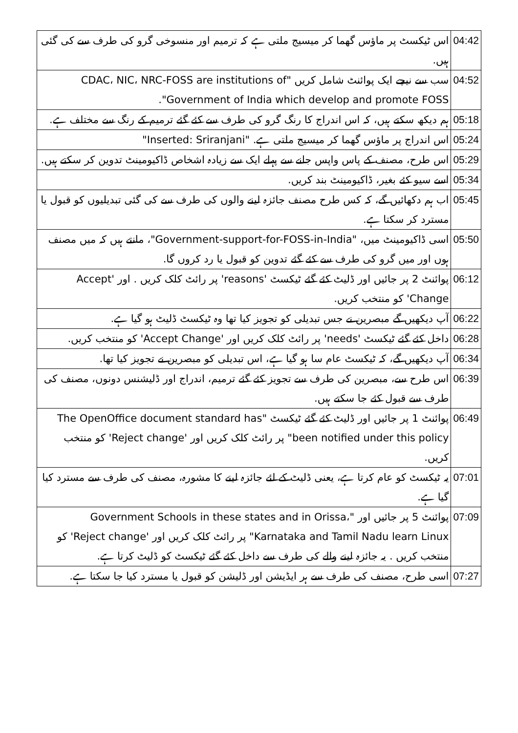| 04:42 | اس ٹیکسٹ پر ماؤس گھما کر میسیج ملتی ہے کہ ترمیم اور منسوخی گرو کی طرف سے کی گئی ہیں. |
| 04:52 | سب سے نیچے ایک پوائنٹ شامل کریں "CDAC، NIC، NRC-FOSS are institutions of Government of India which develop and promote FOSS". |
| 05:18 | ہم دیکھ سکتے ہیں، کہ اس اندراج کا رنگ گرو کی طرف سے کئے گئے ترمیم کے رنگ سے مختلف ہے. |
| 05:24 | اس اندراج پر ماؤس گھما کر میسیج ملتی ہے. "Inserted: Sriranjani" |
| 05:29 | اس طرح، مصنف کے پاس واپس جانے سے پہلے ایک سے زیادہ اشخاص ڈاکیومینٹ تدوین کر سکتے ہیں. |
| 05:34 | اسے سیو کئے بغیر، ڈاکیومینٹ بند کریں. |
| 05:45 | اب ہم دکھائیں گے، کہ کس طرح مصنف جائزہ لینے والوں کی طرف سے کی گئی تبدیلیوں کو قبول یا مسترد کر سکتا ہے. |
| 05:50 | اسی ڈاکیومینٹ میں، "Government-support-for-FOSS-in-India"، مانتے ہیں کہ میں مصنف ہوں اور میں گرو کی طرف سے کئے گئے تدوین کو قبول یا رد کروں گا. |
| 06:12 | پوائنٹ 2 پر جائیں اور ڈلیٹ کئے گئے ٹیکسٹ 'reasons' پر رائٹ کلک کریں . اور 'Accept Change' کو منتخب کریں. |
| 06:22 | آپ دیکھیں گے مبصرین نے جس تبدیلی کو تجویز کیا تھا وہ ٹیکسٹ ڈلیٹ ہو گیا ہے. |
| 06:28 | داخل کئے گئے ٹیکسٹ 'needs' پر رائٹ کلک کریں اور 'Accept Change' کو منتخب کریں. |
| 06:34 | آپ دیکھیں گے، کہ ٹیکسٹ عام سا ہو گیا ہے، اس تبدیلی کو مبصرین نے تجویز کیا تھا. |
| 06:39 | اس طرح سے، مبصرین کی طرف سے تجویز کئے گئے ترمیم، اندراج اور ڈلیشنس دونوں، مصنف کی طرف سے قبول کئے جا سکتے ہیں. |
| 06:49 | پوائنٹ 1 پر جائیں اور ڈلیٹ کئے گئے ٹیکسٹ "The OpenOffice document standard has been notified under this policy" پر رائٹ کلک کریں اور 'Reject change' کو منتخب کریں. |
| 07:01 | یہ ٹیکسٹ کو عام کرتا ہے، یعنی ڈلیٹ کے لئے جائزہ لینے کا مشورہ، مصنف کی طرف سے مسترد کیا گیا ہے. |
| 07:09 | پوائنٹ 5 پر جائیں اور "Government Schools in these states and in Orissa، Karnataka and Tamil Nadu learn Linux" پر رائٹ کلک کریں اور 'Reject change' کو منتخب کریں . یہ جائزہ لینے والے کی طرف سے داخل کئے گئے ٹیکسٹ کو ڈلیٹ کرتا ہے. |
| 07:27 | اسی طرح، مصنف کی طرف سے ہر ایڈیشن اور ڈلیشن کو قبول یا مسترد کیا جا سکتا ہے. |